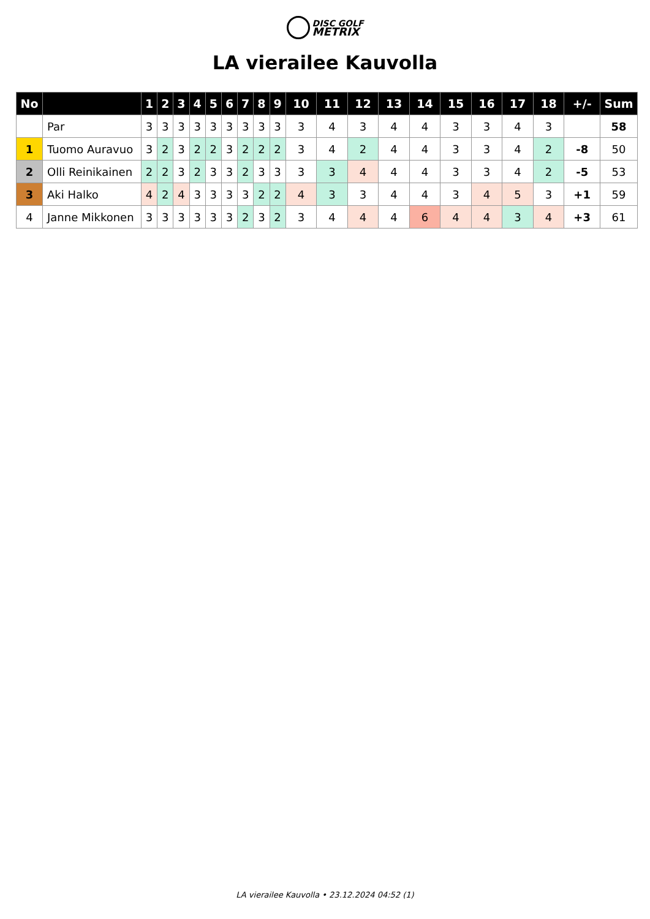DISC GOLF
METRIX
LA vierailee Kauvolla
| No | | 1 | 2 | 3 | 4 | 5 | 6 | 7 | 8 | 9 | 10 | 11 | 12 | 13 | 14 | 15 | 16 | 17 | 18 | +/- | Sum |
| --- | --- | --- | --- | --- | --- | --- | --- | --- | --- | --- | --- | --- | --- | --- | --- | --- | --- | --- | --- | --- | --- |
| | Par | 3 | 3 | 3 | 3 | 3 | 3 | 3 | 3 | 3 | 3 | 4 | 3 | 4 | 4 | 3 | 3 | 4 | 3 | | 58 |
| 1 | Tuomo Auravuo | 3 | 2 | 3 | 2 | 2 | 3 | 2 | 2 | 2 | 3 | 4 | 2 | 4 | 4 | 3 | 3 | 4 | 2 | -8 | 50 |
| 2 | Olli Reinikainen | 2 | 2 | 3 | 2 | 3 | 3 | 2 | 3 | 3 | 3 | 3 | 4 | 4 | 4 | 3 | 3 | 4 | 2 | -5 | 53 |
| 3 | Aki Halko | 4 | 2 | 4 | 3 | 3 | 3 | 3 | 2 | 2 | 4 | 3 | 3 | 4 | 4 | 3 | 4 | 5 | 3 | +1 | 59 |
| 4 | Janne Mikkonen | 3 | 3 | 3 | 3 | 3 | 3 | 2 | 3 | 2 | 3 | 4 | 4 | 4 | 6 | 4 | 4 | 3 | 4 | +3 | 61 |
LA vierailee Kauvolla • 23.12.2024 04:52 (1)